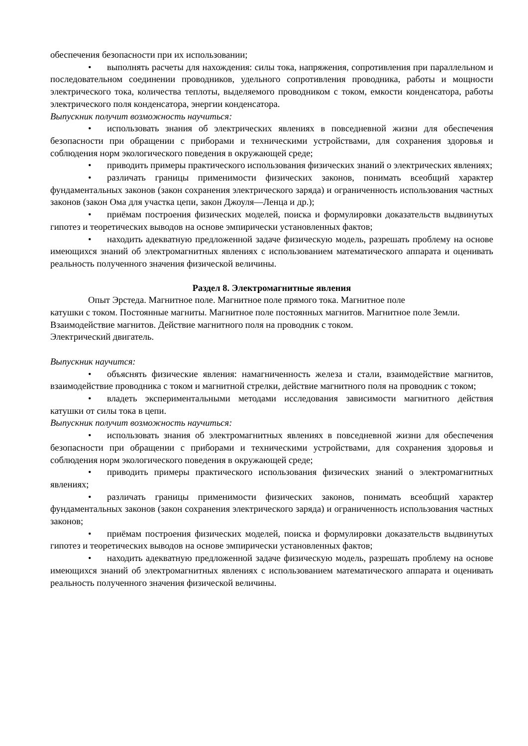обеспечения безопасности при их использовании;
• выполнять расчеты для нахождения: силы тока, напряжения, сопротивления при параллельном и последовательном соединении проводников, удельного сопротивления проводника, работы и мощности электрического тока, количества теплоты, выделяемого проводником с током, емкости конденсатора, работы электрического поля конденсатора, энергии конденсатора.
Выпускник получит возможность научиться:
• использовать знания об электрических явлениях в повседневной жизни для обеспечения безопасности при обращении с приборами и техническими устройствами, для сохранения здоровья и соблюдения норм экологического поведения в окружающей среде;
• приводить примеры практического использования физических знаний о электрических явлениях;
• различать границы применимости физических законов, понимать всеобщий характер фундаментальных законов (закон сохранения электрического заряда) и ограниченность использования частных законов (закон Ома для участка цепи, закон Джоуля—Ленца и др.);
• приёмам построения физических моделей, поиска и формулировки доказательств выдвинутых гипотез и теоретических выводов на основе эмпирически установленных фактов;
• находить адекватную предложенной задаче физическую модель, разрешать проблему на основе имеющихся знаний об электромагнитных явлениях с использованием математического аппарата и оценивать реальность полученного значения физической величины.
Раздел 8. Электромагнитные явления
Опыт Эрстеда. Магнитное поле. Магнитное поле прямого тока. Магнитное поле
катушки с током. Постоянные магниты. Магнитное поле постоянных магнитов. Магнитное поле Земли. Взаимодействие магнитов. Действие магнитного поля на проводник с током.
Электрический двигатель.
Выпускник научится:
• объяснять физические явления: намагниченность железа и стали, взаимодействие магнитов, взаимодействие проводника с током и магнитной стрелки, действие магнитного поля на проводник с током;
• владеть экспериментальными методами исследования зависимости магнитного действия катушки от силы тока в цепи.
Выпускник получит возможность научиться:
• использовать знания об электромагнитных явлениях в повседневной жизни для обеспечения безопасности при обращении с приборами и техническими устройствами, для сохранения здоровья и соблюдения норм экологического поведения в окружающей среде;
• приводить примеры практического использования физических знаний о электромагнитных явлениях;
• различать границы применимости физических законов, понимать всеобщий характер фундаментальных законов (закон сохранения электрического заряда) и ограниченность использования частных законов;
• приёмам построения физических моделей, поиска и формулировки доказательств выдвинутых гипотез и теоретических выводов на основе эмпирически установленных фактов;
• находить адекватную предложенной задаче физическую модель, разрешать проблему на основе имеющихся знаний об электромагнитных явлениях с использованием математического аппарата и оценивать реальность полученного значения физической величины.